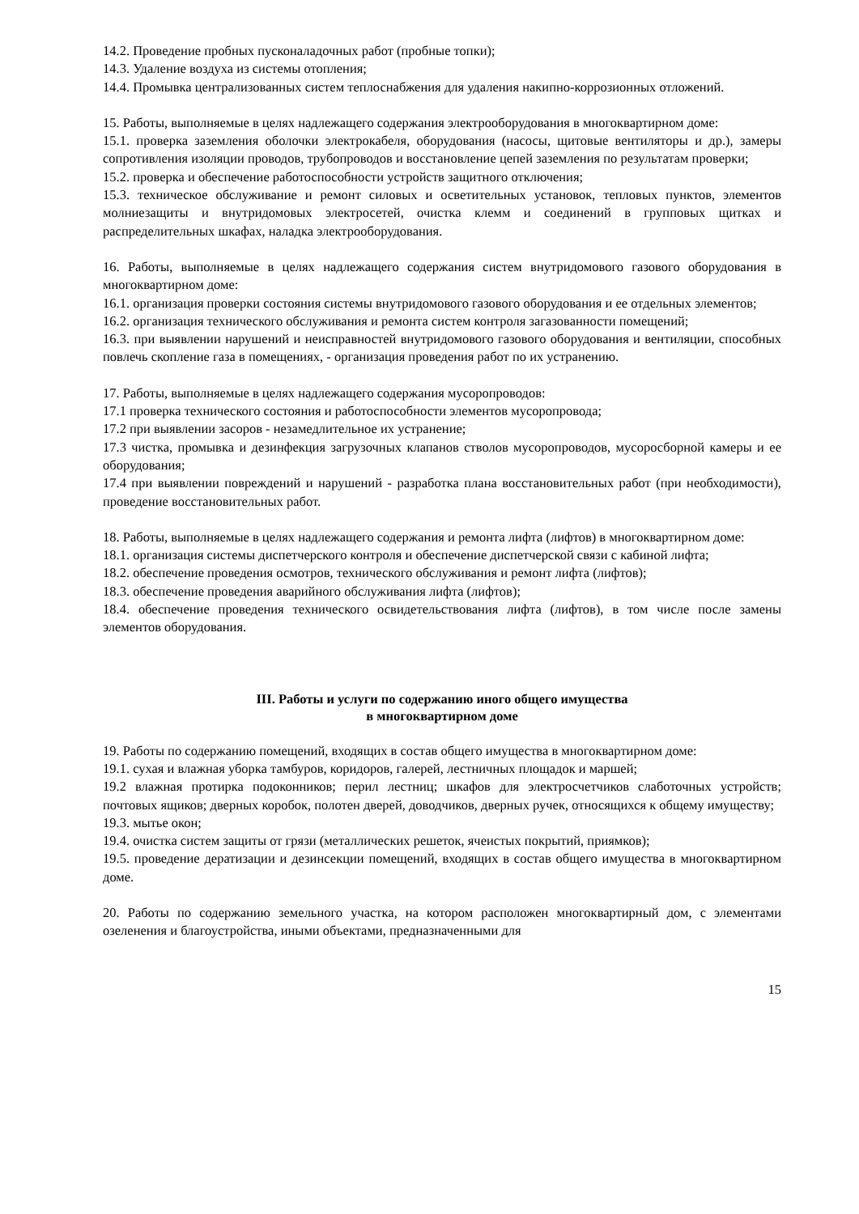14.2. Проведение пробных пусконаладочных работ (пробные топки);
14.3. Удаление воздуха из системы отопления;
14.4. Промывка централизованных систем теплоснабжения для удаления накипно-коррозионных отложений.
15. Работы, выполняемые в целях надлежащего содержания электрооборудования в многоквартирном доме:
15.1. проверка заземления оболочки электрокабеля, оборудования (насосы, щитовые вентиляторы и др.), замеры сопротивления изоляции проводов, трубопроводов и восстановление цепей заземления по результатам проверки;
15.2. проверка и обеспечение работоспособности устройств защитного отключения;
15.3. техническое обслуживание и ремонт силовых и осветительных установок, тепловых пунктов, элементов молниезащиты и внутридомовых электросетей, очистка клемм и соединений в групповых щитках и распределительных шкафах, наладка электрооборудования.
16. Работы, выполняемые в целях надлежащего содержания систем внутридомового газового оборудования в многоквартирном доме:
16.1. организация проверки состояния системы внутридомового газового оборудования и ее отдельных элементов;
16.2. организация технического обслуживания и ремонта систем контроля загазованности помещений;
16.3. при выявлении нарушений и неисправностей внутридомового газового оборудования и вентиляции, способных повлечь скопление газа в помещениях, - организация проведения работ по их устранению.
17. Работы, выполняемые в целях надлежащего содержания мусоропроводов:
17.1 проверка технического состояния и работоспособности элементов мусоропровода;
17.2 при выявлении засоров - незамедлительное их устранение;
17.3 чистка, промывка и дезинфекция загрузочных клапанов стволов мусоропроводов, мусоросборной камеры и ее оборудования;
17.4 при выявлении повреждений и нарушений - разработка плана восстановительных работ (при необходимости), проведение восстановительных работ.
18. Работы, выполняемые в целях надлежащего содержания и ремонта лифта (лифтов) в многоквартирном доме:
18.1. организация системы диспетчерского контроля и обеспечение диспетчерской связи с кабиной лифта;
18.2. обеспечение проведения осмотров, технического обслуживания и ремонт лифта (лифтов);
18.3. обеспечение проведения аварийного обслуживания лифта (лифтов);
18.4. обеспечение проведения технического освидетельствования лифта (лифтов), в том числе после замены элементов оборудования.
III. Работы и услуги по содержанию иного общего имущества
в многоквартирном доме
19. Работы по содержанию помещений, входящих в состав общего имущества в многоквартирном доме:
19.1. сухая и влажная уборка тамбуров, коридоров, галерей, лестничных площадок и маршей;
19.2 влажная протирка подоконников; перил лестниц; шкафов для электросчетчиков слаботочных устройств; почтовых ящиков; дверных коробок, полотен дверей, доводчиков, дверных ручек, относящихся к общему имуществу;
19.3. мытье окон;
19.4. очистка систем защиты от грязи (металлических решеток, ячеистых покрытий, приямков);
19.5. проведение дератизации и дезинсекции помещений, входящих в состав общего имущества в многоквартирном доме.
20. Работы по содержанию земельного участка, на котором расположен многоквартирный дом, с элементами озеленения и благоустройства, иными объектами, предназначенными для
15